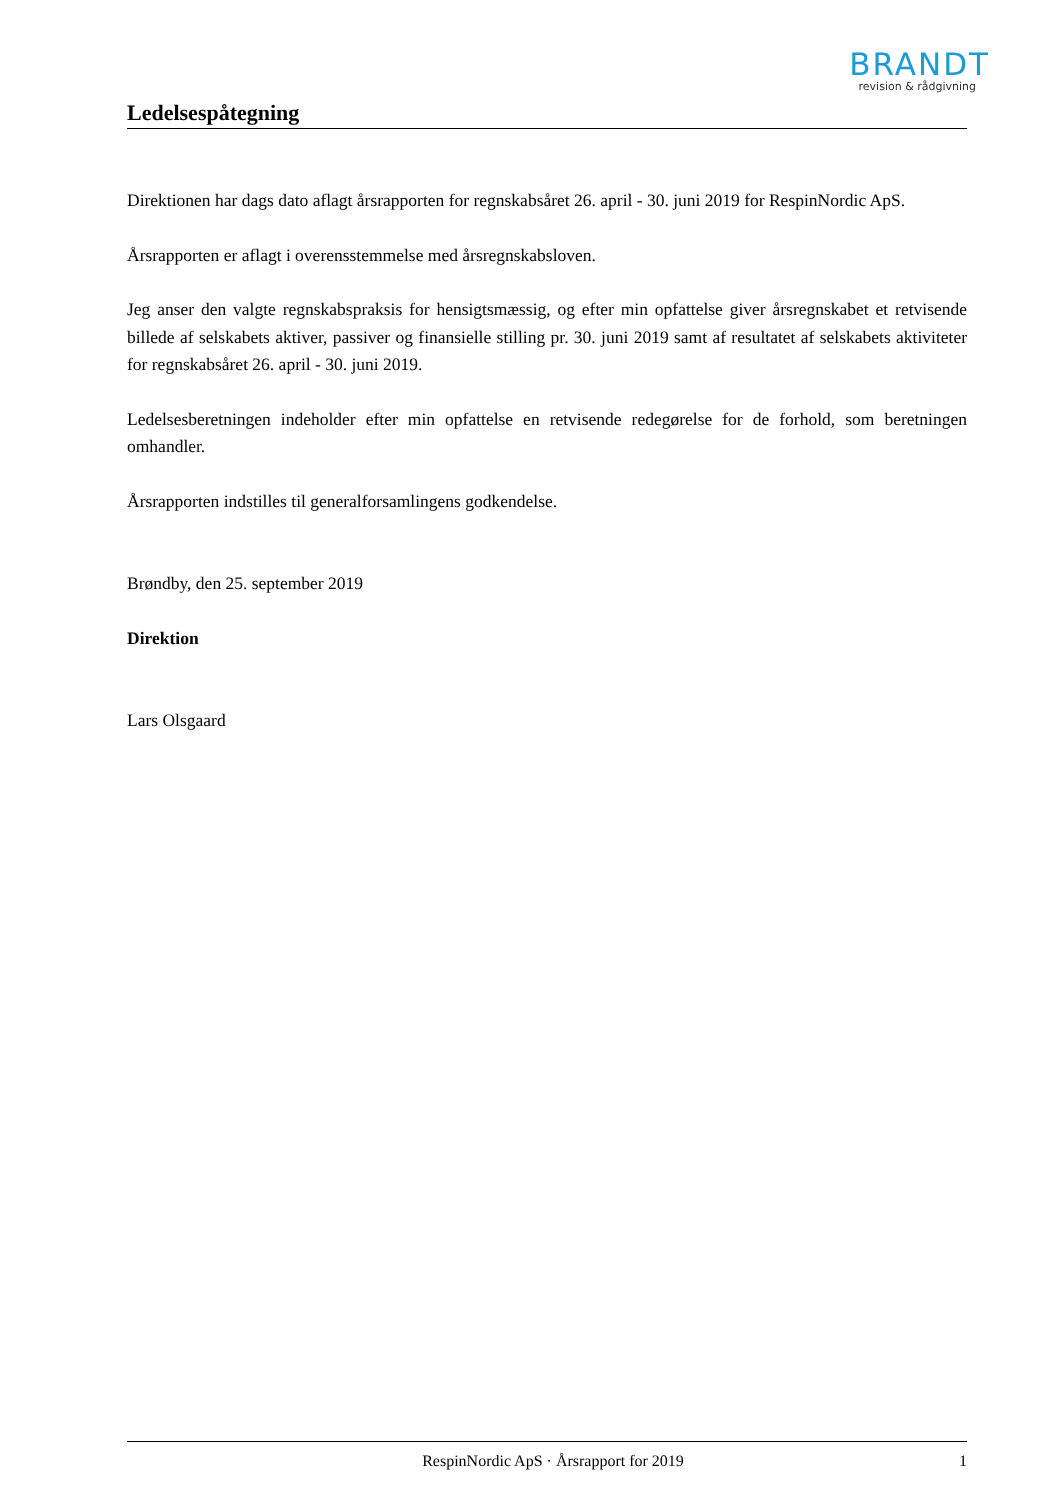BRANDT
revision & rådgivning
Ledelsespåtegning
Direktionen har dags dato aflagt årsrapporten for regnskabsåret 26. april - 30. juni 2019 for RespinNordic ApS.
Årsrapporten er aflagt i overensstemmelse med årsregnskabsloven.
Jeg anser den valgte regnskabspraksis for hensigtsmæssig, og efter min opfattelse giver årsregnskabet et retvisende billede af selskabets aktiver, passiver og finansielle stilling pr. 30. juni 2019 samt af resultatet af selskabets aktiviteter for regnskabsåret 26. april - 30. juni 2019.
Ledelsesberetningen indeholder efter min opfattelse en retvisende redegørelse for de forhold, som beretningen omhandler.
Årsrapporten indstilles til generalforsamlingens godkendelse.
Brøndby, den 25. september 2019
Direktion
Lars Olsgaard
RespinNordic ApS · Årsrapport for 2019 1